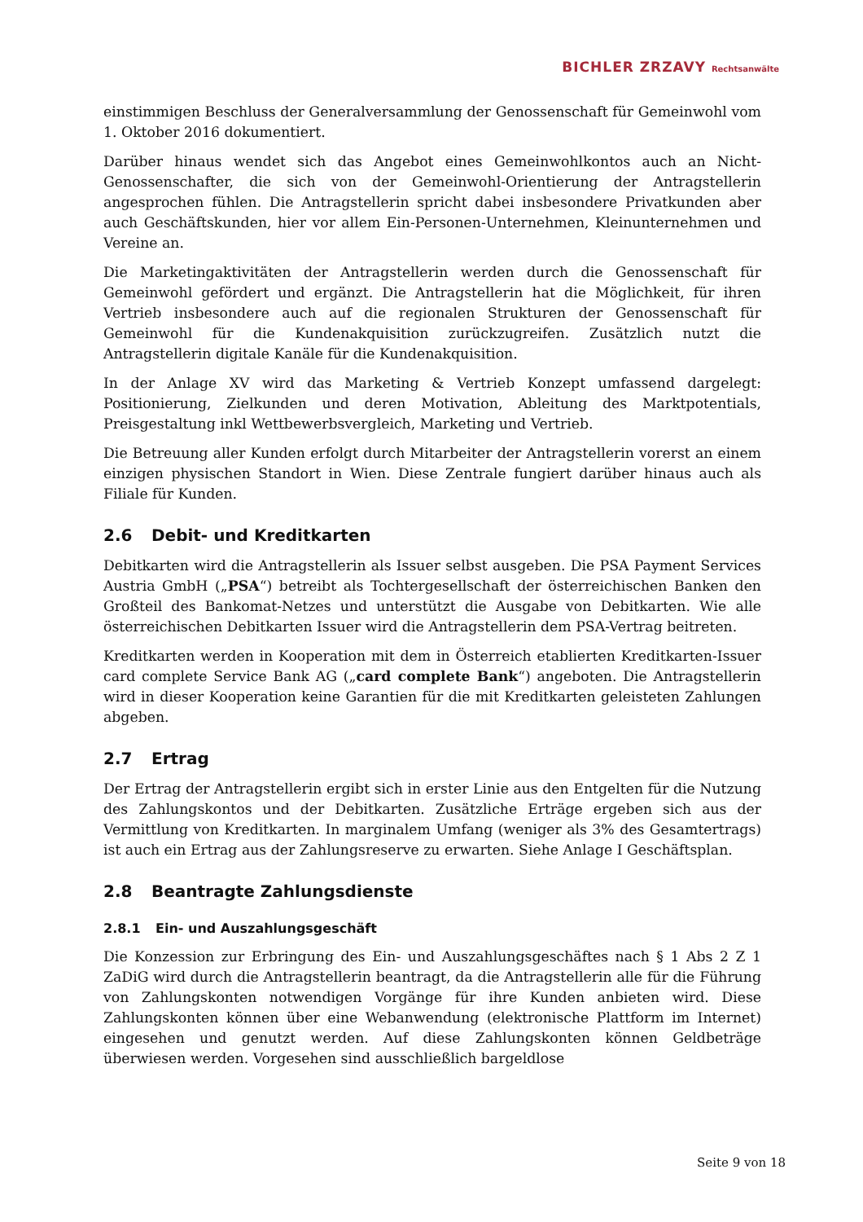BICHLER ZRZAVY Rechtsanwälte
einstimmigen Beschluss der Generalversammlung der Genossenschaft für Gemeinwohl vom 1. Oktober 2016 dokumentiert.
Darüber hinaus wendet sich das Angebot eines Gemeinwohlkontos auch an Nicht-Genossenschafter, die sich von der Gemeinwohl-Orientierung der Antragstellerin angesprochen fühlen. Die Antragstellerin spricht dabei insbesondere Privatkunden aber auch Geschäftskunden, hier vor allem Ein-Personen-Unternehmen, Kleinunternehmen und Vereine an.
Die Marketingaktivitäten der Antragstellerin werden durch die Genossenschaft für Gemeinwohl gefördert und ergänzt. Die Antragstellerin hat die Möglichkeit, für ihren Vertrieb insbesondere auch auf die regionalen Strukturen der Genossenschaft für Gemeinwohl für die Kundenakquisition zurückzugreifen. Zusätzlich nutzt die Antragstellerin digitale Kanäle für die Kundenakquisition.
In der Anlage XV wird das Marketing & Vertrieb Konzept umfassend dargelegt: Positionierung, Zielkunden und deren Motivation, Ableitung des Marktpotentials, Preisgestaltung inkl Wettbewerbsvergleich, Marketing und Vertrieb.
Die Betreuung aller Kunden erfolgt durch Mitarbeiter der Antragstellerin vorerst an einem einzigen physischen Standort in Wien. Diese Zentrale fungiert darüber hinaus auch als Filiale für Kunden.
2.6 Debit- und Kreditkarten
Debitkarten wird die Antragstellerin als Issuer selbst ausgeben. Die PSA Payment Services Austria GmbH („PSA“) betreibt als Tochtergesellschaft der österreichischen Banken den Großteil des Bankomat-Netzes und unterstützt die Ausgabe von Debitkarten. Wie alle österreichischen Debitkarten Issuer wird die Antragstellerin dem PSA-Vertrag beitreten.
Kreditkarten werden in Kooperation mit dem in Österreich etablierten Kreditkarten-Issuer card complete Service Bank AG („card complete Bank“) angeboten. Die Antragstellerin wird in dieser Kooperation keine Garantien für die mit Kreditkarten geleisteten Zahlungen abgeben.
2.7 Ertrag
Der Ertrag der Antragstellerin ergibt sich in erster Linie aus den Entgelten für die Nutzung des Zahlungskontos und der Debitkarten. Zusätzliche Erträge ergeben sich aus der Vermittlung von Kreditkarten. In marginalem Umfang (weniger als 3% des Gesamtertrags) ist auch ein Ertrag aus der Zahlungsreserve zu erwarten. Siehe Anlage I Geschäftsplan.
2.8 Beantragte Zahlungsdienste
2.8.1 Ein- und Auszahlungsgeschäft
Die Konzession zur Erbringung des Ein- und Auszahlungsgeschäftes nach § 1 Abs 2 Z 1 ZaDiG wird durch die Antragstellerin beantragt, da die Antragstellerin alle für die Führung von Zahlungskonten notwendigen Vorgänge für ihre Kunden anbieten wird. Diese Zahlungskonten können über eine Webanwendung (elektronische Plattform im Internet) eingesehen und genutzt werden. Auf diese Zahlungskonten können Geldbeträge überwiesen werden. Vorgesehen sind ausschließlich bargeldlose
Seite 9 von 18